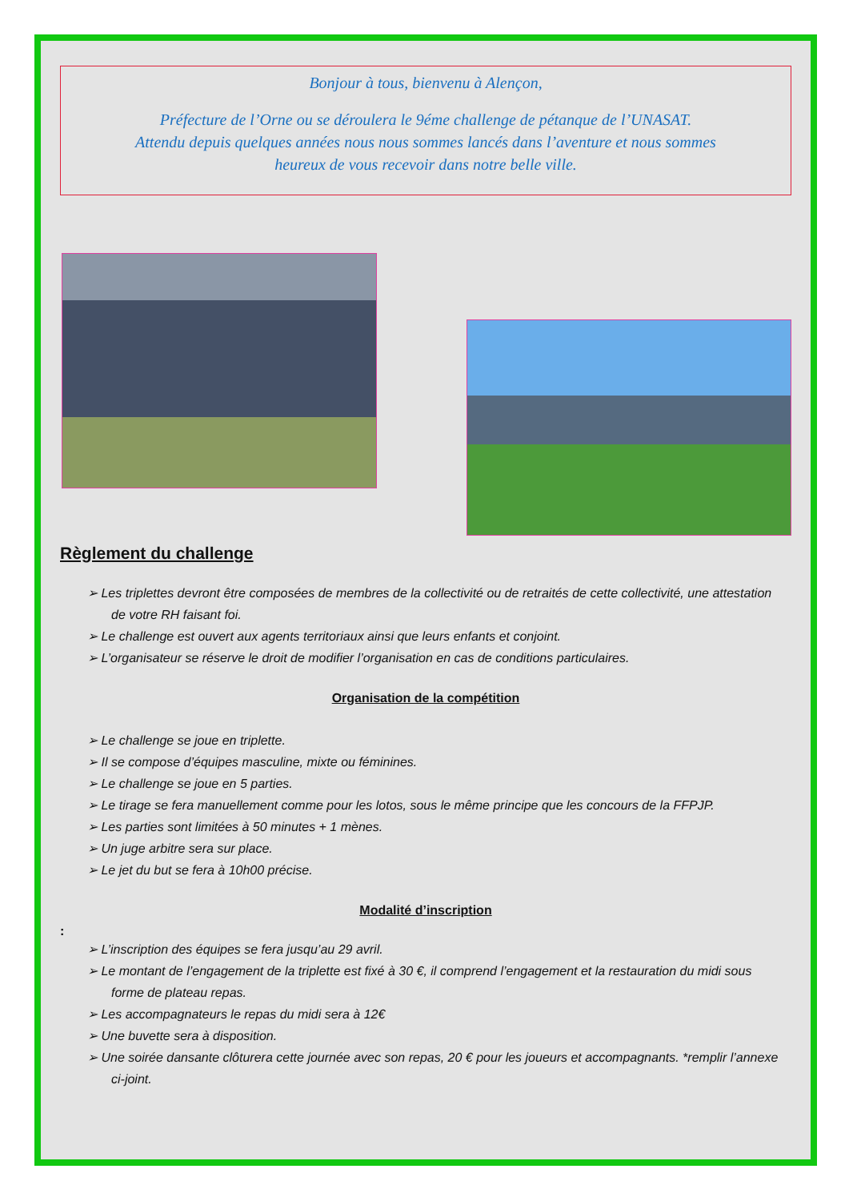Bonjour à tous, bienvenu à Alençon,
Préfecture de l’Orne ou se déroulera le 9éme challenge de pétanque de l’UNASAT.
Attendu depuis quelques années nous nous sommes lancés dans l’aventure et nous sommes
heureux de vous recevoir dans notre belle ville.
Règlement du challenge
➢ Les triplettes devront être composées de membres de la collectivité ou de retraités de cette collectivité, une attestation de votre RH faisant foi.
➢ Le challenge est ouvert aux agents territoriaux ainsi que leurs enfants et conjoint.
➢ L’organisateur se réserve le droit de modifier l’organisation en cas de conditions particulaires.
Organisation de la compétition
➢ Le challenge se joue en triplette.
➢ Il se compose d’équipes masculine, mixte ou féminines.
➢ Le challenge se joue en 5 parties.
➢ Le tirage se fera manuellement comme pour les lotos, sous le même principe que les concours de la FFPJP.
➢ Les parties sont limitées à 50 minutes + 1 mènes.
➢ Un juge arbitre sera sur place.
➢ Le jet du but se fera à 10h00 précise.
Modalité d’inscription
:
➢ L’inscription des équipes se fera jusqu’au 29 avril.
➢ Le montant de l’engagement de la triplette est fixé à 30 €, il comprend l’engagement et la restauration du midi sous forme de plateau repas.
➢ Les accompagnateurs le repas du midi sera à 12€
➢ Une buvette sera à disposition.
➢ Une soirée dansante clôturera cette journée avec son repas, 20 € pour les joueurs et accompagnants. *remplir l’annexe ci-joint.